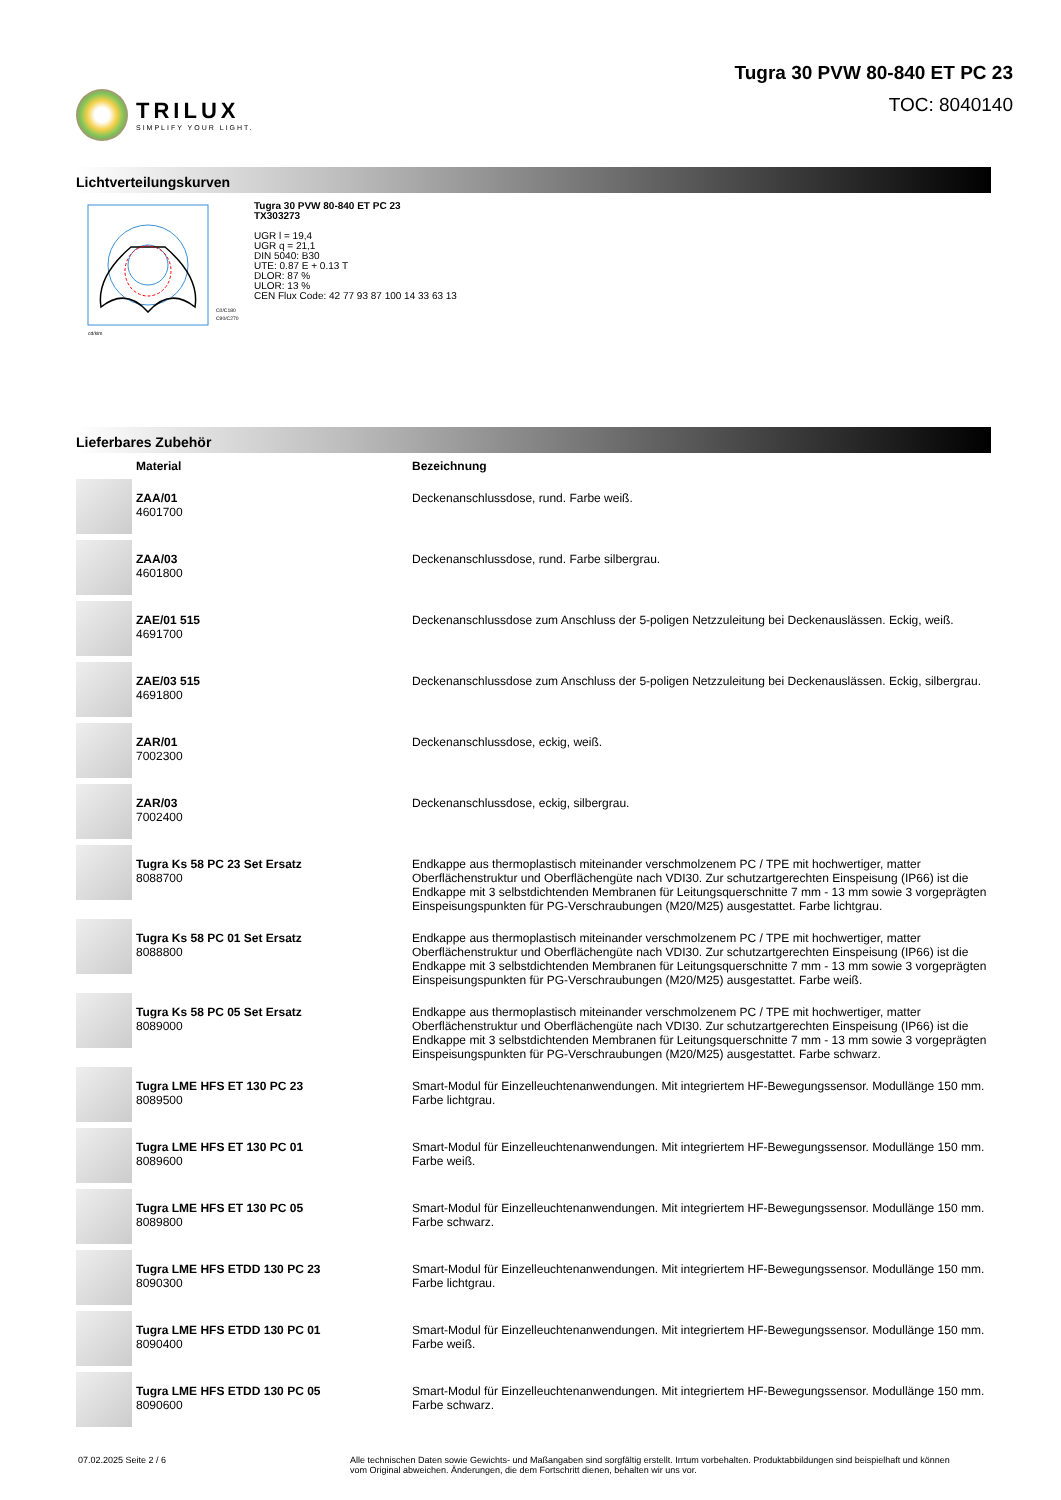TRILUX
SIMPLIFY YOUR LIGHT.
Tugra 30 PVW 80-840 ET PC 23
TOC: 8040140
Lichtverteilungskurven
C0/C180
C90/C270
cd/klm
Tugra 30 PVW 80-840 ET PC 23
TX303273
UGR l = 19,4
UGR q = 21,1
DIN 5040: B30
UTE: 0.87 E + 0.13 T
DLOR: 87 %
ULOR: 13 %
CEN Flux Code: 42 77 93 87 100 14 33 63 13
Lieferbares Zubehör
| | Material | Bezeichnung |
| --- | --- | --- |
| | ZAA/01 4601700 | Deckenanschlussdose, rund. Farbe weiß. |
| | ZAA/03 4601800 | Deckenanschlussdose, rund. Farbe silbergrau. |
| | ZAE/01 515 4691700 | Deckenanschlussdose zum Anschluss der 5-poligen Netzzuleitung bei Deckenauslässen. Eckig, weiß. |
| | ZAE/03 515 4691800 | Deckenanschlussdose zum Anschluss der 5-poligen Netzzuleitung bei Deckenauslässen. Eckig, silbergrau. |
| | ZAR/01 7002300 | Deckenanschlussdose, eckig, weiß. |
| | ZAR/03 7002400 | Deckenanschlussdose, eckig, silbergrau. |
| | Tugra Ks 58 PC 23 Set Ersatz 8088700 | Endkappe aus thermoplastisch miteinander verschmolzenem PC / TPE mit hochwertiger, matter Oberflächenstruktur und Oberflächengüte nach VDI30. Zur schutzartgerechten Einspeisung (IP66) ist die Endkappe mit 3 selbstdichtenden Membranen für Leitungsquerschnitte 7 mm - 13 mm sowie 3 vorgeprägten Einspeisungspunkten für PG-Verschraubungen (M20/M25) ausgestattet. Farbe lichtgrau. |
| | Tugra Ks 58 PC 01 Set Ersatz 8088800 | Endkappe aus thermoplastisch miteinander verschmolzenem PC / TPE mit hochwertiger, matter Oberflächenstruktur und Oberflächengüte nach VDI30. Zur schutzartgerechten Einspeisung (IP66) ist die Endkappe mit 3 selbstdichtenden Membranen für Leitungsquerschnitte 7 mm - 13 mm sowie 3 vorgeprägten Einspeisungspunkten für PG-Verschraubungen (M20/M25) ausgestattet. Farbe weiß. |
| | Tugra Ks 58 PC 05 Set Ersatz 8089000 | Endkappe aus thermoplastisch miteinander verschmolzenem PC / TPE mit hochwertiger, matter Oberflächenstruktur und Oberflächengüte nach VDI30. Zur schutzartgerechten Einspeisung (IP66) ist die Endkappe mit 3 selbstdichtenden Membranen für Leitungsquerschnitte 7 mm - 13 mm sowie 3 vorgeprägten Einspeisungspunkten für PG-Verschraubungen (M20/M25) ausgestattet. Farbe schwarz. |
| | Tugra LME HFS ET 130 PC 23 8089500 | Smart-Modul für Einzelleuchtenanwendungen. Mit integriertem HF-Bewegungssensor. Modullänge 150 mm. Farbe lichtgrau. |
| | Tugra LME HFS ET 130 PC 01 8089600 | Smart-Modul für Einzelleuchtenanwendungen. Mit integriertem HF-Bewegungssensor. Modullänge 150 mm. Farbe weiß. |
| | Tugra LME HFS ET 130 PC 05 8089800 | Smart-Modul für Einzelleuchtenanwendungen. Mit integriertem HF-Bewegungssensor. Modullänge 150 mm. Farbe schwarz. |
| | Tugra LME HFS ETDD 130 PC 23 8090300 | Smart-Modul für Einzelleuchtenanwendungen. Mit integriertem HF-Bewegungssensor. Modullänge 150 mm. Farbe lichtgrau. |
| | Tugra LME HFS ETDD 130 PC 01 8090400 | Smart-Modul für Einzelleuchtenanwendungen. Mit integriertem HF-Bewegungssensor. Modullänge 150 mm. Farbe weiß. |
| | Tugra LME HFS ETDD 130 PC 05 8090600 | Smart-Modul für Einzelleuchtenanwendungen. Mit integriertem HF-Bewegungssensor. Modullänge 150 mm. Farbe schwarz. |
07.02.2025 Seite 2 / 6 Alle technischen Daten sowie Gewichts- und Maßangaben sind sorgfältig erstellt. Irrtum vorbehalten. Produktabbildungen sind beispielhaft und können vom Original abweichen. Änderungen, die dem Fortschritt dienen, behalten wir uns vor.